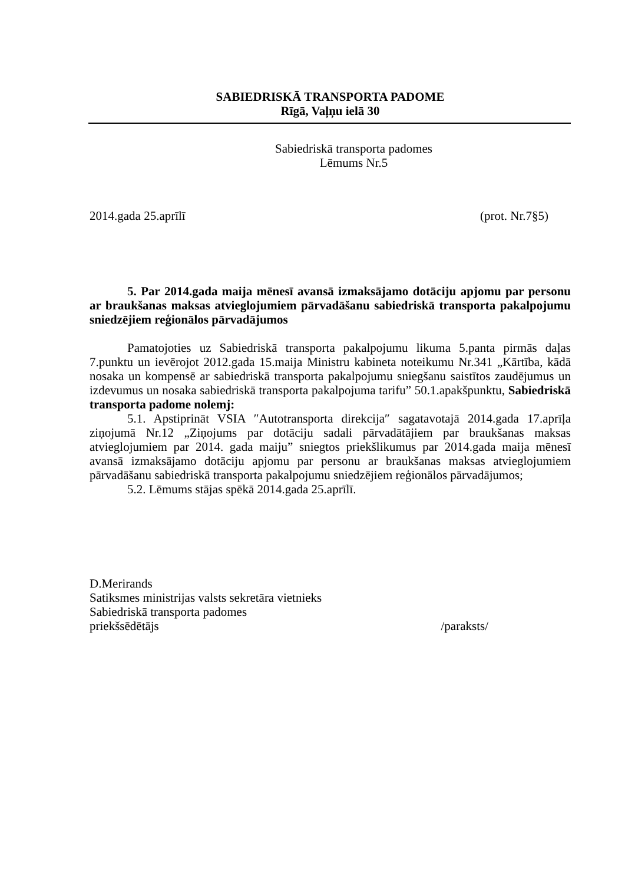SABIEDRISKĀ TRANSPORTA PADOME
Rīgā, Vaļņu ielā 30
Sabiedriskā transporta padomes
Lēmums Nr.5
2014.gada 25.aprīlī (prot. Nr.7§5)
5. Par 2014.gada maija mēnesī avansā izmaksājamo dotāciju apjomu par personu ar braukšanas maksas atvieglojumiem pārvadāšanu sabiedriskā transporta pakalpojumu sniedzējiem reģionālos pārvadājumos
Pamatojoties uz Sabiedriskā transporta pakalpojumu likuma 5.panta pirmās daļas 7.punktu un ievērojot 2012.gada 15.maija Ministru kabineta noteikumu Nr.341 „Kārtība, kādā nosaka un kompensē ar sabiedriskā transporta pakalpojumu sniegšanu saistītos zaudējumus un izdevumus un nosaka sabiedriskā transporta pakalpojuma tarifu” 50.1.apakšpunktu, Sabiedriskā transporta padome nolemj:
5.1. Apstiprināt VSIA ″Autotransporta direkcija″ sagatavotajā 2014.gada 17.aprīļa ziņojumā Nr.12 „Ziņojums par dotāciju sadali pārvadātājiem par braukšanas maksas atvieglojumiem par 2014. gada maiju” sniegtos priekšlikumus par 2014.gada maija mēnesī avansā izmaksājamo dotāciju apjomu par personu ar braukšanas maksas atvieglojumiem pārvadāšanu sabiedriskā transporta pakalpojumu sniedzējiem reģionālos pārvadājumos;
5.2. Lēmums stājas spēkā 2014.gada 25.aprīlī.
D.Merirands
Satiksmes ministrijas valsts sekretāra vietnieks
Sabiedriskā transporta padomes
priekšsēdētājs /paraksts/